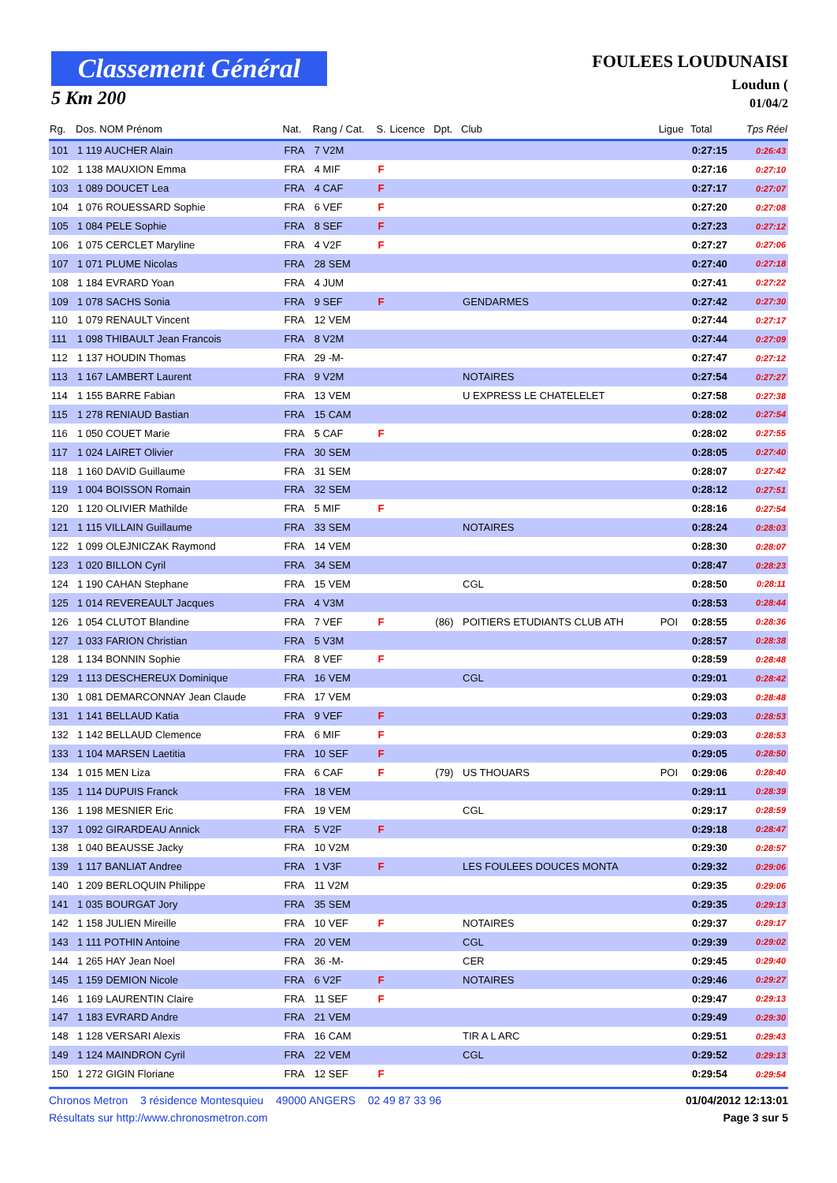Classement Général
5 Km 200
FOULEES LOUDUNAISI
Loudun (
01/04/2
| Rg. | Dos. NOM Prénom | Nat. | Rang / Cat. | S. | Licence | Dpt. | Club | Ligue | Total | Tps Réel |
| --- | --- | --- | --- | --- | --- | --- | --- | --- | --- | --- |
| 101 | 1 119 AUCHER Alain | FRA | 7 V2M | | | | | | 0:27:15 | 0:26:43 |
| 102 | 1 138 MAUXION Emma | FRA | 4 MIF | F | | | | | 0:27:16 | 0:27:10 |
| 103 | 1 089 DOUCET Lea | FRA | 4 CAF | F | | | | | 0:27:17 | 0:27:07 |
| 104 | 1 076 ROUESSARD Sophie | FRA | 6 VEF | F | | | | | 0:27:20 | 0:27:08 |
| 105 | 1 084 PELE Sophie | FRA | 8 SEF | F | | | | | 0:27:23 | 0:27:12 |
| 106 | 1 075 CERCLET Maryline | FRA | 4 V2F | F | | | | | 0:27:27 | 0:27:06 |
| 107 | 1 071 PLUME Nicolas | FRA | 28 SEM | | | | | | 0:27:40 | 0:27:18 |
| 108 | 1 184 EVRARD Yoan | FRA | 4 JUM | | | | | | 0:27:41 | 0:27:22 |
| 109 | 1 078 SACHS Sonia | FRA | 9 SEF | F | | | GENDARMES | | 0:27:42 | 0:27:30 |
| 110 | 1 079 RENAULT Vincent | FRA | 12 VEM | | | | | | 0:27:44 | 0:27:17 |
| 111 | 1 098 THIBAULT Jean Francois | FRA | 8 V2M | | | | | | 0:27:44 | 0:27:09 |
| 112 | 1 137 HOUDIN Thomas | FRA | 29 -M- | | | | | | 0:27:47 | 0:27:12 |
| 113 | 1 167 LAMBERT Laurent | FRA | 9 V2M | | | | NOTAIRES | | 0:27:54 | 0:27:27 |
| 114 | 1 155 BARRE Fabian | FRA | 13 VEM | | | | U EXPRESS LE CHATELELET | | 0:27:58 | 0:27:38 |
| 115 | 1 278 RENIAUD Bastian | FRA | 15 CAM | | | | | | 0:28:02 | 0:27:54 |
| 116 | 1 050 COUET Marie | FRA | 5 CAF | F | | | | | 0:28:02 | 0:27:55 |
| 117 | 1 024 LAIRET Olivier | FRA | 30 SEM | | | | | | 0:28:05 | 0:27:40 |
| 118 | 1 160 DAVID Guillaume | FRA | 31 SEM | | | | | | 0:28:07 | 0:27:42 |
| 119 | 1 004 BOISSON Romain | FRA | 32 SEM | | | | | | 0:28:12 | 0:27:51 |
| 120 | 1 120 OLIVIER Mathilde | FRA | 5 MIF | F | | | | | 0:28:16 | 0:27:54 |
| 121 | 1 115 VILLAIN Guillaume | FRA | 33 SEM | | | | NOTAIRES | | 0:28:24 | 0:28:03 |
| 122 | 1 099 OLEJNICZAK Raymond | FRA | 14 VEM | | | | | | 0:28:30 | 0:28:07 |
| 123 | 1 020 BILLON Cyril | FRA | 34 SEM | | | | | | 0:28:47 | 0:28:23 |
| 124 | 1 190 CAHAN Stephane | FRA | 15 VEM | | | | CGL | | 0:28:50 | 0:28:11 |
| 125 | 1 014 REVEREAULT Jacques | FRA | 4 V3M | | | | | | 0:28:53 | 0:28:44 |
| 126 | 1 054 CLUTOT Blandine | FRA | 7 VEF | F | | (86) | POITIERS ETUDIANTS CLUB ATH | POI | 0:28:55 | 0:28:36 |
| 127 | 1 033 FARION Christian | FRA | 5 V3M | | | | | | 0:28:57 | 0:28:38 |
| 128 | 1 134 BONNIN Sophie | FRA | 8 VEF | F | | | | | 0:28:59 | 0:28:48 |
| 129 | 1 113 DESCHEREUX Dominique | FRA | 16 VEM | | | | CGL | | 0:29:01 | 0:28:42 |
| 130 | 1 081 DEMARCONNAY Jean Claude | FRA | 17 VEM | | | | | | 0:29:03 | 0:28:48 |
| 131 | 1 141 BELLAUD Katia | FRA | 9 VEF | F | | | | | 0:29:03 | 0:28:53 |
| 132 | 1 142 BELLAUD Clemence | FRA | 6 MIF | F | | | | | 0:29:03 | 0:28:53 |
| 133 | 1 104 MARSEN Laetitia | FRA | 10 SEF | F | | | | | 0:29:05 | 0:28:50 |
| 134 | 1 015 MEN Liza | FRA | 6 CAF | F | | (79) | US THOUARS | POI | 0:29:06 | 0:28:40 |
| 135 | 1 114 DUPUIS Franck | FRA | 18 VEM | | | | | | 0:29:11 | 0:28:39 |
| 136 | 1 198 MESNIER Eric | FRA | 19 VEM | | | | CGL | | 0:29:17 | 0:28:59 |
| 137 | 1 092 GIRARDEAU Annick | FRA | 5 V2F | F | | | | | 0:29:18 | 0:28:47 |
| 138 | 1 040 BEAUSSE Jacky | FRA | 10 V2M | | | | | | 0:29:30 | 0:28:57 |
| 139 | 1 117 BANLIAT Andree | FRA | 1 V3F | F | | | LES FOULEES DOUCES MONTA | | 0:29:32 | 0:29:06 |
| 140 | 1 209 BERLOQUIN Philippe | FRA | 11 V2M | | | | | | 0:29:35 | 0:29:06 |
| 141 | 1 035 BOURGAT Jory | FRA | 35 SEM | | | | | | 0:29:35 | 0:29:13 |
| 142 | 1 158 JULIEN Mireille | FRA | 10 VEF | F | | | NOTAIRES | | 0:29:37 | 0:29:17 |
| 143 | 1 111 POTHIN Antoine | FRA | 20 VEM | | | | CGL | | 0:29:39 | 0:29:02 |
| 144 | 1 265 HAY Jean Noel | FRA | 36 -M- | | | | CER | | 0:29:45 | 0:29:40 |
| 145 | 1 159 DEMION Nicole | FRA | 6 V2F | F | | | NOTAIRES | | 0:29:46 | 0:29:27 |
| 146 | 1 169 LAURENTIN Claire | FRA | 11 SEF | F | | | | | 0:29:47 | 0:29:13 |
| 147 | 1 183 EVRARD Andre | FRA | 21 VEM | | | | | | 0:29:49 | 0:29:30 |
| 148 | 1 128 VERSARI Alexis | FRA | 16 CAM | | | | TIR A L ARC | | 0:29:51 | 0:29:43 |
| 149 | 1 124 MAINDRON Cyril | FRA | 22 VEM | | | | CGL | | 0:29:52 | 0:29:13 |
| 150 | 1 272 GIGIN Floriane | FRA | 12 SEF | F | | | | | 0:29:54 | 0:29:54 |
Chronos Metron 3 résidence Montesquieu 49000 ANGERS 02 49 87 33 96 01/04/2012 12:13:01
Résultats sur http://www.chronosmetron.com Page 3 sur 5